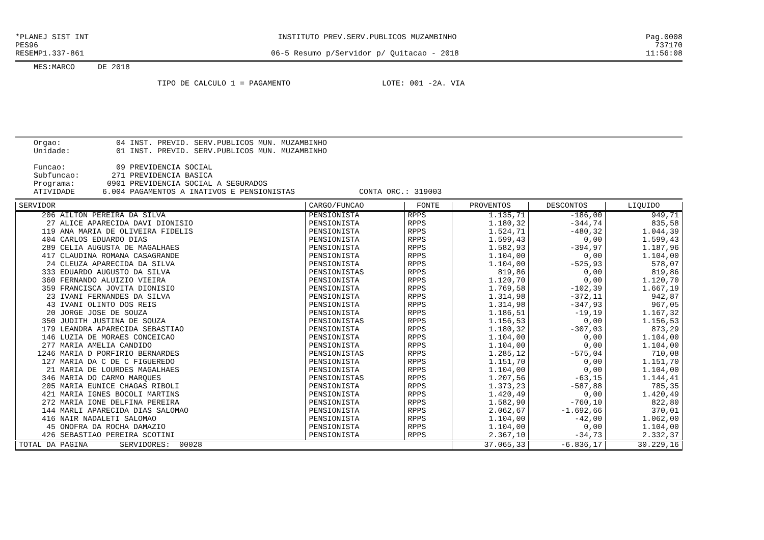*PLANEJ SIST INT INSTITUTO PREV.SERV.PUBLICOS MUZAMBINHO Pag.0008
PES96 737170
RESEMP1.337-861 06-5 Resumo p/Servidor p/ Quitacao - 2018 11:56:08
MES:MARCO DE 2018
TIPO DE CALCULO 1 = PAGAMENTO LOTE: 001 -2A. VIA
Orgao: 04 INST. PREVID. SERV.PUBLICOS MUN. MUZAMBINHO Unidade: 01 INST. PREVID. SERV.PUBLICOS MUN. MUZAMBINHO Funcao: 09 PREVIDENCIA SOCIAL Subfuncao: 271 PREVIDENCIA BASICA Programa: 0901 PREVIDENCIA SOCIAL A SEGURADOS ATIVIDADE 6.004 PAGAMENTOS A INATIVOS E PENSIONISTAS CONTA ORC.: 319003
| SERVIDOR | CARGO/FUNCAO | FONTE | PROVENTOS | DESCONTOS | LIQUIDO |
| --- | --- | --- | --- | --- | --- |
| 206 AILTON PEREIRA DA SILVA | PENSIONISTA | RPPS | 1.135,71 | -186,00 | 949,71 |
| 27 ALICE APARECIDA DAVI DIONISIO | PENSIONISTA | RPPS | 1.180,32 | -344,74 | 835,58 |
| 119 ANA MARIA DE OLIVEIRA FIDELIS | PENSIONISTA | RPPS | 1.524,71 | -480,32 | 1.044,39 |
| 404 CARLOS EDUARDO DIAS | PENSIONISTA | RPPS | 1.599,43 | 0,00 | 1.599,43 |
| 289 CELIA AUGUSTA DE MAGALHAES | PENSIONISTA | RPPS | 1.582,93 | -394,97 | 1.187,96 |
| 417 CLAUDINA ROMANA CASAGRANDE | PENSIONISTA | RPPS | 1.104,00 | 0,00 | 1.104,00 |
| 24 CLEUZA APARECIDA DA SILVA | PENSIONISTA | RPPS | 1.104,00 | -525,93 | 578,07 |
| 333 EDUARDO AUGUSTO DA SILVA | PENSIONISTAS | RPPS | 819,86 | 0,00 | 819,86 |
| 360 FERNANDO ALUIZIO VIEIRA | PENSIONISTA | RPPS | 1.120,70 | 0,00 | 1.120,70 |
| 359 FRANCISCA JOVITA DIONISIO | PENSIONISTA | RPPS | 1.769,58 | -102,39 | 1.667,19 |
| 23 IVANI FERNANDES DA SILVA | PENSIONISTA | RPPS | 1.314,98 | -372,11 | 942,87 |
| 43 IVANI OLINTO DOS REIS | PENSIONISTA | RPPS | 1.314,98 | -347,93 | 967,05 |
| 20 JORGE JOSE DE SOUZA | PENSIONISTA | RPPS | 1.186,51 | -19,19 | 1.167,32 |
| 350 JUDITH JUSTINA DE SOUZA | PENSIONISTAS | RPPS | 1.156,53 | 0,00 | 1.156,53 |
| 179 LEANDRA APARECIDA SEBASTIAO | PENSIONISTA | RPPS | 1.180,32 | -307,03 | 873,29 |
| 146 LUZIA DE MORAES CONCEICAO | PENSIONISTA | RPPS | 1.104,00 | 0,00 | 1.104,00 |
| 277 MARIA AMELIA CANDIDO | PENSIONISTA | RPPS | 1.104,00 | 0,00 | 1.104,00 |
| 1246 MARIA D PORFIRIO BERNARDES | PENSIONISTAS | RPPS | 1.285,12 | -575,04 | 710,08 |
| 127 MARIA DA C DE C FIGUEREDO | PENSIONISTA | RPPS | 1.151,70 | 0,00 | 1.151,70 |
| 21 MARIA DE LOURDES MAGALHAES | PENSIONISTA | RPPS | 1.104,00 | 0,00 | 1.104,00 |
| 346 MARIA DO CARMO MARQUES | PENSIONISTAS | RPPS | 1.207,56 | -63,15 | 1.144,41 |
| 205 MARIA EUNICE CHAGAS RIBOLI | PENSIONISTA | RPPS | 1.373,23 | -587,88 | 785,35 |
| 421 MARIA IGNES BOCOLI MARTINS | PENSIONISTA | RPPS | 1.420,49 | 0,00 | 1.420,49 |
| 272 MARIA IONE DELFINA PEREIRA | PENSIONISTA | RPPS | 1.582,90 | -760,10 | 822,80 |
| 144 MARLI APARECIDA DIAS SALOMAO | PENSIONISTA | RPPS | 2.062,67 | -1.692,66 | 370,01 |
| 416 NAIR NADALETI SALOMAO | PENSIONISTA | RPPS | 1.104,00 | -42,00 | 1.062,00 |
| 45 ONOFRA DA ROCHA DAMAZIO | PENSIONISTA | RPPS | 1.104,00 | 0,00 | 1.104,00 |
| 426 SEBASTIAO PEREIRA SCOTINI | PENSIONISTA | RPPS | 2.367,10 | -34,73 | 2.332,37 |
| TOTAL DA PAGINA SERVIDORES: 00028 | | | 37.065,33 | -6.836,17 | 30.229,16 |